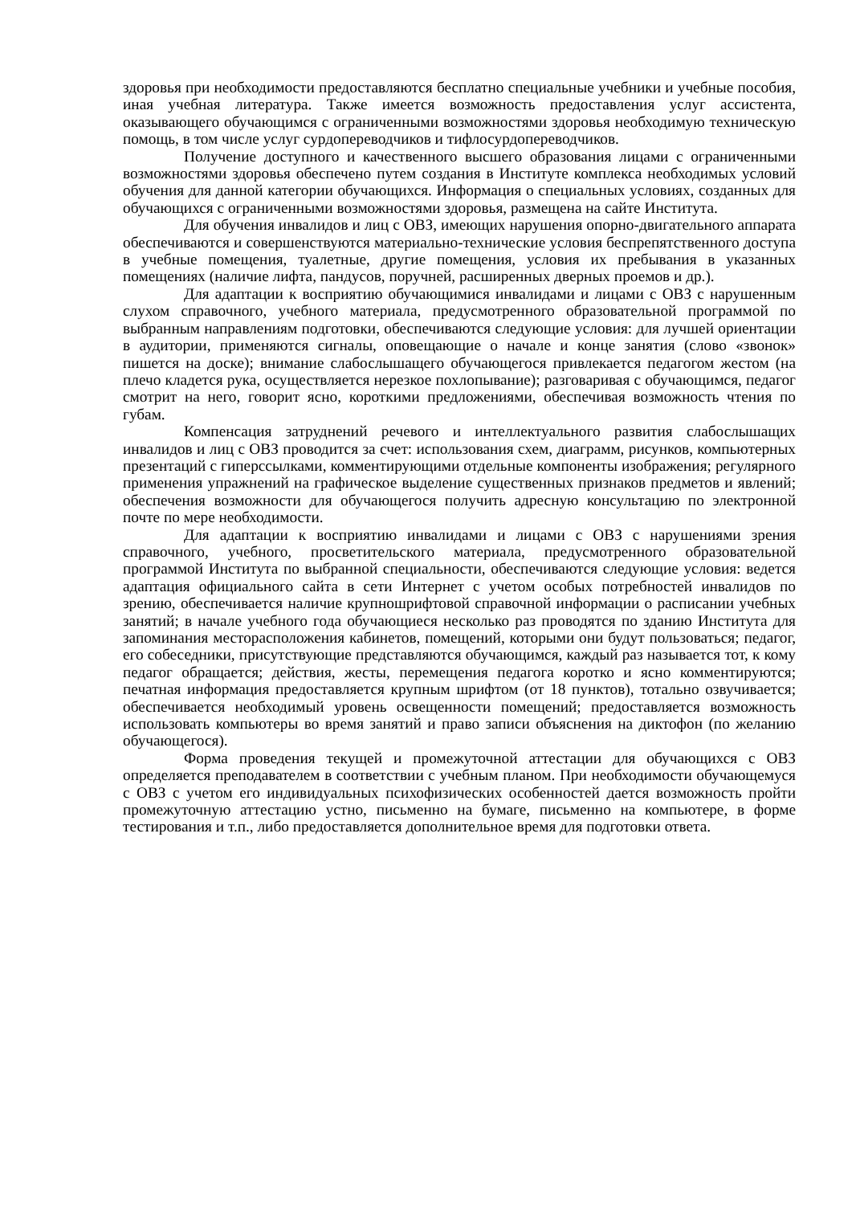здоровья при необходимости предоставляются бесплатно специальные учебники и учебные пособия, иная учебная литература. Также имеется возможность предоставления услуг ассистента, оказывающего обучающимся с ограниченными возможностями здоровья необходимую техническую помощь, в том числе услуг сурдопереводчиков и тифлосурдопереводчиков.
Получение доступного и качественного высшего образования лицами с ограниченными возможностями здоровья обеспечено путем создания в Институте комплекса необходимых условий обучения для данной категории обучающихся. Информация о специальных условиях, созданных для обучающихся с ограниченными возможностями здоровья, размещена на сайте Института.
Для обучения инвалидов и лиц с ОВЗ, имеющих нарушения опорно-двигательного аппарата обеспечиваются и совершенствуются материально-технические условия беспрепятственного доступа в учебные помещения, туалетные, другие помещения, условия их пребывания в указанных помещениях (наличие лифта, пандусов, поручней, расширенных дверных проемов и др.).
Для адаптации к восприятию обучающимися инвалидами и лицами с ОВЗ с нарушенным слухом справочного, учебного материала, предусмотренного образовательной программой по выбранным направлениям подготовки, обеспечиваются следующие условия: для лучшей ориентации в аудитории, применяются сигналы, оповещающие о начале и конце занятия (слово «звонок» пишется на доске); внимание слабослышащего обучающегося привлекается педагогом жестом (на плечо кладется рука, осуществляется нерезкое похлопывание); разговаривая с обучающимся, педагог смотрит на него, говорит ясно, короткими предложениями, обеспечивая возможность чтения по губам.
Компенсация затруднений речевого и интеллектуального развития слабослышащих инвалидов и лиц с ОВЗ проводится за счет: использования схем, диаграмм, рисунков, компьютерных презентаций с гиперссылками, комментирующими отдельные компоненты изображения; регулярного применения упражнений на графическое выделение существенных признаков предметов и явлений; обеспечения возможности для обучающегося получить адресную консультацию по электронной почте по мере необходимости.
Для адаптации к восприятию инвалидами и лицами с ОВЗ с нарушениями зрения справочного, учебного, просветительского материала, предусмотренного образовательной программой Института по выбранной специальности, обеспечиваются следующие условия: ведется адаптация официального сайта в сети Интернет с учетом особых потребностей инвалидов по зрению, обеспечивается наличие крупношрифтовой справочной информации о расписании учебных занятий; в начале учебного года обучающиеся несколько раз проводятся по зданию Института для запоминания месторасположения кабинетов, помещений, которыми они будут пользоваться; педагог, его собеседники, присутствующие представляются обучающимся, каждый раз называется тот, к кому педагог обращается; действия, жесты, перемещения педагога коротко и ясно комментируются; печатная информация предоставляется крупным шрифтом (от 18 пунктов), тотально озвучивается; обеспечивается необходимый уровень освещенности помещений; предоставляется возможность использовать компьютеры во время занятий и право записи объяснения на диктофон (по желанию обучающегося).
Форма проведения текущей и промежуточной аттестации для обучающихся с ОВЗ определяется преподавателем в соответствии с учебным планом. При необходимости обучающемуся с ОВЗ с учетом его индивидуальных психофизических особенностей дается возможность пройти промежуточную аттестацию устно, письменно на бумаге, письменно на компьютере, в форме тестирования и т.п., либо предоставляется дополнительное время для подготовки ответа.